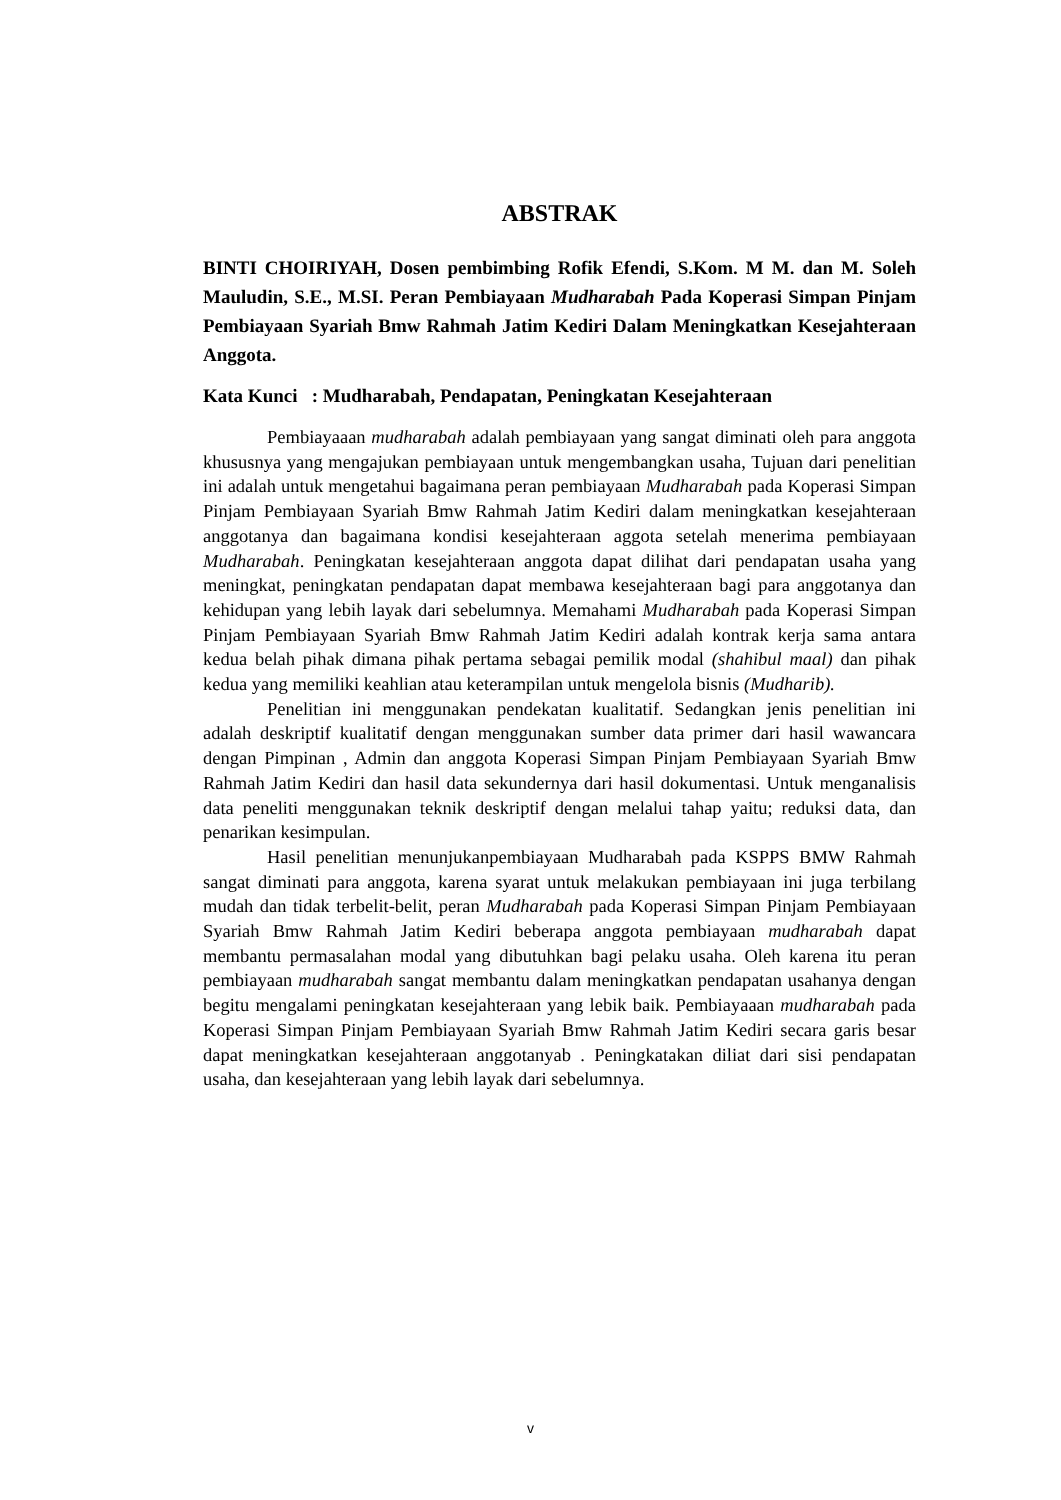ABSTRAK
BINTI CHOIRIYAH, Dosen pembimbing Rofik Efendi, S.Kom. M M. dan M. Soleh Mauludin, S.E., M.SI. Peran Pembiayaan Mudharabah Pada Koperasi Simpan Pinjam Pembiayaan Syariah Bmw Rahmah Jatim Kediri Dalam Meningkatkan Kesejahteraan Anggota.
Kata Kunci : Mudharabah, Pendapatan, Peningkatan Kesejahteraan
Pembiayaaan mudharabah adalah pembiayaan yang sangat diminati oleh para anggota khususnya yang mengajukan pembiayaan untuk mengembangkan usaha, Tujuan dari penelitian ini adalah untuk mengetahui bagaimana peran pembiayaan Mudharabah pada Koperasi Simpan Pinjam Pembiayaan Syariah Bmw Rahmah Jatim Kediri dalam meningkatkan kesejahteraan anggotanya dan bagaimana kondisi kesejahteraan aggota setelah menerima pembiayaan Mudharabah. Peningkatan kesejahteraan anggota dapat dilihat dari pendapatan usaha yang meningkat, peningkatan pendapatan dapat membawa kesejahteraan bagi para anggotanya dan kehidupan yang lebih layak dari sebelumnya. Memahami Mudharabah pada Koperasi Simpan Pinjam Pembiayaan Syariah Bmw Rahmah Jatim Kediri adalah kontrak kerja sama antara kedua belah pihak dimana pihak pertama sebagai pemilik modal (shahibul maal) dan pihak kedua yang memiliki keahlian atau keterampilan untuk mengelola bisnis (Mudharib).
Penelitian ini menggunakan pendekatan kualitatif. Sedangkan jenis penelitian ini adalah deskriptif kualitatif dengan menggunakan sumber data primer dari hasil wawancara dengan Pimpinan , Admin dan anggota Koperasi Simpan Pinjam Pembiayaan Syariah Bmw Rahmah Jatim Kediri dan hasil data sekundernya dari hasil dokumentasi. Untuk menganalisis data peneliti menggunakan teknik deskriptif dengan melalui tahap yaitu; reduksi data, dan penarikan kesimpulan.
Hasil penelitian menunjukanpembiayaan Mudharabah pada KSPPS BMW Rahmah sangat diminati para anggota, karena syarat untuk melakukan pembiayaan ini juga terbilang mudah dan tidak terbelit-belit, peran Mudharabah pada Koperasi Simpan Pinjam Pembiayaan Syariah Bmw Rahmah Jatim Kediri beberapa anggota pembiayaan mudharabah dapat membantu permasalahan modal yang dibutuhkan bagi pelaku usaha. Oleh karena itu peran pembiayaan mudharabah sangat membantu dalam meningkatkan pendapatan usahanya dengan begitu mengalami peningkatan kesejahteraan yang lebik baik. Pembiayaaan mudharabah pada Koperasi Simpan Pinjam Pembiayaan Syariah Bmw Rahmah Jatim Kediri secara garis besar dapat meningkatkan kesejahteraan anggotanyab . Peningkatakan diliat dari sisi pendapatan usaha, dan kesejahteraan yang lebih layak dari sebelumnya.
v